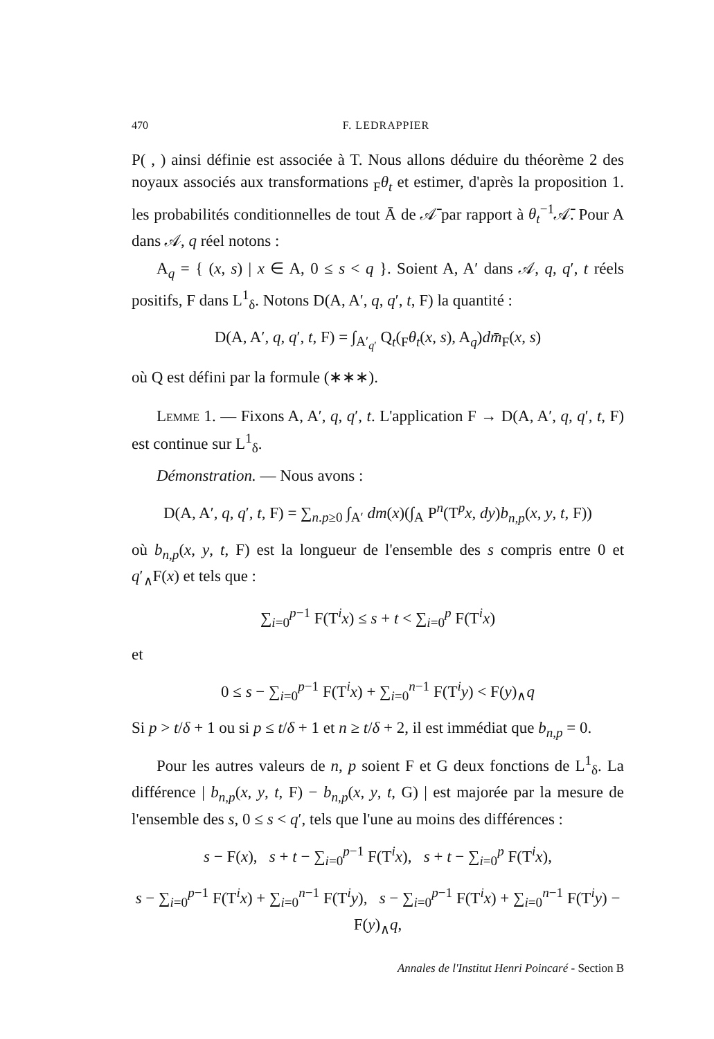470 F. LEDRAPPIER
P( , ) ainsi définie est associée à T. Nous allons déduire du théorème 2 des noyaux associés aux transformations <sub>F</sub>θ<sub>t</sub> et estimer, d'après la proposition 1. les probabilités conditionnelles de tout Ā de 𝒜̄ par rapport à θ<sub>t</sub><sup>−1</sup>𝒜̄. Pour A dans 𝒜, q réel notons :
A<sub>q</sub> = { (x, s) | x ∈ A, 0 ≤ s < q }. Soient A, A′ dans 𝒜, q, q′, t réels positifs, F dans L<sup>1</sup><sub>δ</sub>. Notons D(A, A′, q, q′, t, F) la quantité :
D(A, A′, q, q′, t, F) = ∫<sub>A′<sub>q′</sub></sub> Q<sub>t</sub>(<sub>F</sub>θ<sub>t</sub>(x, s), A<sub>q</sub>)dm̄<sub>F</sub>(x, s)
où Q est défini par la formule (∗∗∗).
Lemme 1. — Fixons A, A′, q, q′, t. L'application F → D(A, A′, q, q′, t, F) est continue sur L<sup>1</sup><sub>δ</sub>.
Démonstration. — Nous avons :
D(A, A′, q, q′, t, F) = ∑<sub>n.p≥0</sub> ∫<sub>A′</sub> dm(x)(∫<sub>A</sub> P<sup>n</sup>(T<sup>p</sup>x, dy)b<sub>n,p</sub>(x, y, t, F))
où b<sub>n,p</sub>(x, y, t, F) est la longueur de l'ensemble des s compris entre 0 et q′<sub>∧</sub>F(x) et tels que :
∑<sub>i=0</sub><sup>p−1</sup> F(T<sup>i</sup>x) ≤ s + t < ∑<sub>i=0</sub><sup>p</sup> F(T<sup>i</sup>x)
et
0 ≤ s − ∑<sub>i=0</sub><sup>p−1</sup> F(T<sup>i</sup>x) + ∑<sub>i=0</sub><sup>n−1</sup> F(T<sup>i</sup>y) < F(y)<sub>∧</sub>q
Si p > t/δ + 1 ou si p ≤ t/δ + 1 et n ≥ t/δ + 2, il est immédiat que b<sub>n,p</sub> = 0.
Pour les autres valeurs de n, p soient F et G deux fonctions de L<sup>1</sup><sub>δ</sub>. La différence | b<sub>n,p</sub>(x, y, t, F) − b<sub>n,p</sub>(x, y, t, G) | est majorée par la mesure de l'ensemble des s, 0 ≤ s < q′, tels que l'une au moins des différences :
s − F(x), s + t − ∑<sub>i=0</sub><sup>p−1</sup> F(T<sup>i</sup>x), s + t − ∑<sub>i=0</sub><sup>p</sup> F(T<sup>i</sup>x),
s − ∑<sub>i=0</sub><sup>p−1</sup> F(T<sup>i</sup>x) + ∑<sub>i=0</sub><sup>n−1</sup> F(T<sup>i</sup>y), s − ∑<sub>i=0</sub><sup>p−1</sup> F(T<sup>i</sup>x) + ∑<sub>i=0</sub><sup>n−1</sup> F(T<sup>i</sup>y) − F(y)<sub>∧</sub>q,
Annales de l'Institut Henri Poincaré - Section B